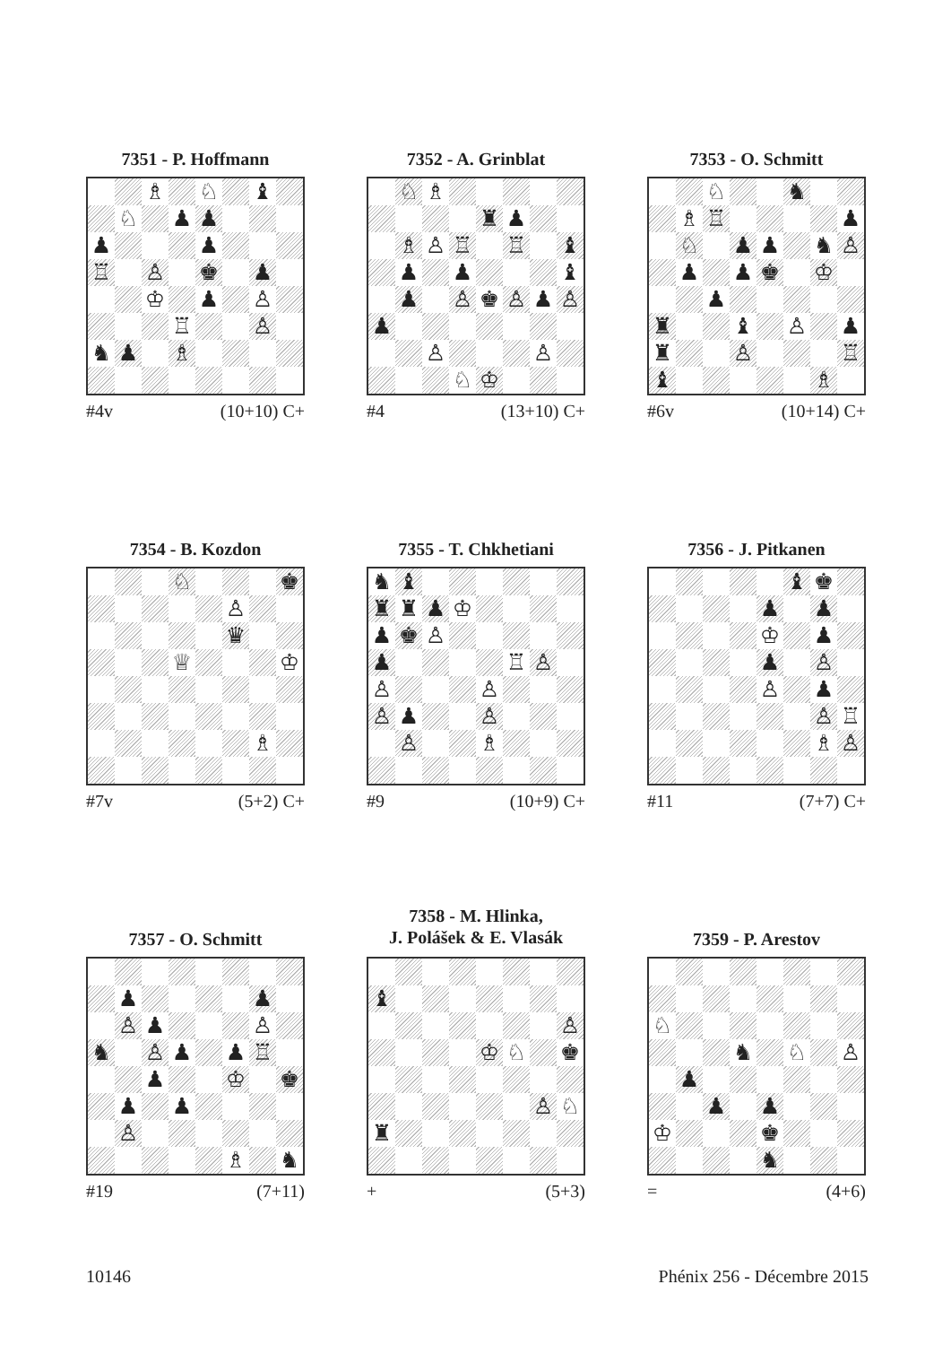7351 - P. Hoffmann
| | | ♗ | | ♘ | | ♝ | |
| | ♘ | | ♟ | ♟ | | | |
| ♟ | | | | ♟ | | | |
| ♖ | | ♙ | | ♚ | | ♟ | |
| | | ♔ | | ♟ | | ♙ | |
| | | | ♖ | | | ♙ | |
| ♞ | ♟ | | ♗ | | | | |
#4v (10+10) C+
7352 - A. Grinblat
| | ♘ | ♗ | | | | | |
| | | | | ♜ | ♟ | | |
| | ♗ | ♙ | ♖ | | ♖ | | ♝ |
| | ♟ | | ♟ | | | | ♝ |
| | ♟ | | ♙ | ♚ | ♙ | ♟ | ♙ |
| ♟ | | | | | | | |
| | | ♙ | | | | ♙ | |
| | | | ♘ | ♔ | | | |
#4 (13+10) C+
7353 - O. Schmitt
| | | ♘ | | | ♞ | | |
| | ♗ | ♖ | | | | | ♟ |
| | ♘ | | ♟ | ♟ | | ♞ | ♙ |
| | ♟ | | ♟ | ♚ | | ♔ | |
| | | ♟ | | | | | |
| ♜ | | | ♝ | | ♙ | | ♟ |
| ♜ | | | ♙ | | | | ♖ |
| ♝ | | | | | | ♗ | |
#6v (10+14) C+
7354 - B. Kozdon
| | | | ♘ | | | | ♚ |
| | | | | | ♙ | | |
| | | | | | ♛ | | |
| | | | ♕ | | | | ♔ |
| | | | | | | ♗ | |
#7v (5+2) C+
7355 - T. Chkhetiani
| ♞ | ♝ | | | | | | |
| ♜ | ♜ | ♟ | ♔ | | | | |
| ♟ | ♚ | ♙ | | | | | |
| ♟ | | | | | ♖ | ♙ | |
| ♙ | | | | ♙ | | | |
| ♙ | ♟ | | | ♙ | | | |
| | ♙ | | | ♗ | | | |
#9 (10+9) C+
7356 - J. Pitkanen
| | | | | | ♝ | ♚ | |
| | | | | ♟ | | ♟ | |
| | | | | ♔ | | ♟ | |
| | | | | ♟ | | ♙ | |
| | | | | ♙ | | ♟ | |
| | | | | | | ♙ | ♖ |
| | | | | | | ♗ | ♙ |
#11 (7+7) C+
7357 - O. Schmitt
| | ♟ | | | | | ♟ | |
| | ♙ | ♟ | | | | ♙ | |
| ♞ | | ♙ | ♟ | | ♟ | ♖ | |
| | | ♟ | | | ♔ | | ♚ |
| | ♟ | | ♟ | | | | |
| | ♙ | | | | | | |
| | | | | | ♗ | | ♞ |
#19 (7+11)
7358 - M. Hlinka,
J. Polášek & E. Vlasák
| ♝ | | | | | | | |
| | | | | | | | ♙ |
| | | | | ♔ | ♘ | | ♚ |
| | | | | | | ♙ | ♘ |
| ♜ | | | | | | | |
+ (5+3)
7359 - P. Arestov
| ♘ | | | | | | | |
| | | | ♞ | | ♘ | | ♙ |
| | ♟ | | | | | | |
| | | ♟ | | ♟ | | | |
| ♔ | | | | ♚ | | | |
| | | | | ♞ | | | |
= (4+6)
10146 Phénix 256 - Décembre 2015